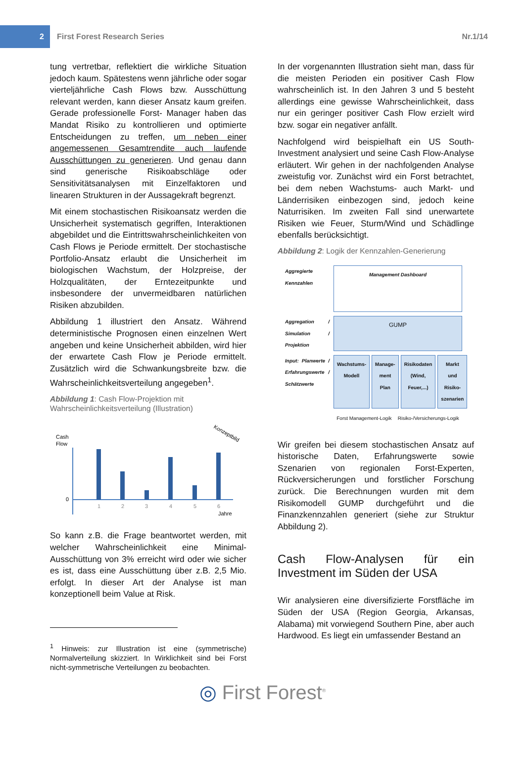2
First Forest Research Series Nr.1/14
tung vertretbar, reflektiert die wirkliche Situation jedoch kaum. Spätestens wenn jährliche oder sogar vierteljährliche Cash Flows bzw. Ausschüttung relevant werden, kann dieser Ansatz kaum greifen. Gerade professionelle Forst- Manager haben das Mandat Risiko zu kontrollieren und optimierte Entscheidungen zu treffen, um neben einer angemessenen Gesamtrendite auch laufende Ausschüttungen zu generieren. Und genau dann sind generische Risikoabschläge oder Sensitivitätsanalysen mit Einzelfaktoren und linearen Strukturen in der Aussagekraft begrenzt.
Mit einem stochastischen Risikoansatz werden die Unsicherheit systematisch gegriffen, Interaktionen abgebildet und die Eintrittswahrscheinlichkeiten von Cash Flows je Periode ermittelt. Der stochastische Portfolio-Ansatz erlaubt die Unsicherheit im biologischen Wachstum, der Holzpreise, der Holzqualitäten, der Erntezeitpunkte und insbesondere der unvermeidbaren natürlichen Risiken abzubilden.
Abbildung 1 illustriert den Ansatz. Während deterministische Prognosen einen einzelnen Wert angeben und keine Unsicherheit abbilden, wird hier der erwartete Cash Flow je Periode ermittelt. Zusätzlich wird die Schwankungsbreite bzw. die Wahrscheinlichkeitsverteilung angegeben<sup>1</sup>.
Abbildung 1: Cash Flow-Projektion mit Wahrscheinlichkeitsverteilung (Illustration)
Cash
Flow
0
1
2
3
4
5
6
Jahre
Konzeptbild
So kann z.B. die Frage beantwortet werden, mit welcher Wahrscheinlichkeit eine Minimal-Ausschüttung von 3% erreicht wird oder wie sicher es ist, dass eine Ausschüttung über z.B. 2,5 Mio. erfolgt. In dieser Art der Analyse ist man konzeptionell beim Value at Risk.
<sup>1</sup> Hinweis: zur Illustration ist eine (symmetrische) Normalverteilung skizziert. In Wirklichkeit sind bei Forst nicht-symmetrische Verteilungen zu beobachten.
In der vorgenannten Illustration sieht man, dass für die meisten Perioden ein positiver Cash Flow wahrscheinlich ist. In den Jahren 3 und 5 besteht allerdings eine gewisse Wahrscheinlichkeit, dass nur ein geringer positiver Cash Flow erzielt wird bzw. sogar ein negativer anfällt.
Nachfolgend wird beispielhaft ein US South-Investment analysiert und seine Cash Flow-Analyse erläutert. Wir gehen in der nachfolgenden Analyse zweistufig vor. Zunächst wird ein Forst betrachtet, bei dem neben Wachstums- auch Markt- und Länderrisiken einbezogen sind, jedoch keine Naturrisiken. Im zweiten Fall sind unerwartete Risiken wie Feuer, Sturm/Wind und Schädlinge ebenfalls berücksichtigt.
Abbildung 2: Logik der Kennzahlen-Generierung
Aggregierte Kennzahlen
Management Dashboard
Aggregation / Simulation / Projektion
GUMP
Input: Planwerte / Erfahrungswerte / Schätzwerte
Wachstums-Modell Manage-ment Plan Risikodaten (Wind, Feuer,...) Markt und Risiko-szenarien
Forst Management-Logik Risiko-/Versicherungs-Logik
Wir greifen bei diesem stochastischen Ansatz auf historische Daten, Erfahrungswerte sowie Szenarien von regionalen Forst-Experten, Rückversicherungen und forstlicher Forschung zurück. Die Berechnungen wurden mit dem Risikomodell GUMP durchgeführt und die Finanzkennzahlen generiert (siehe zur Struktur Abbildung 2).
Cash Flow-Analysen für ein Investment im Süden der USA
Wir analysieren eine diversifizierte Forstfläche im Süden der USA (Region Georgia, Arkansas, Alabama) mit vorwiegend Southern Pine, aber auch Hardwood. Es liegt ein umfassender Bestand an
◎ First Forest<sup>®</sup>